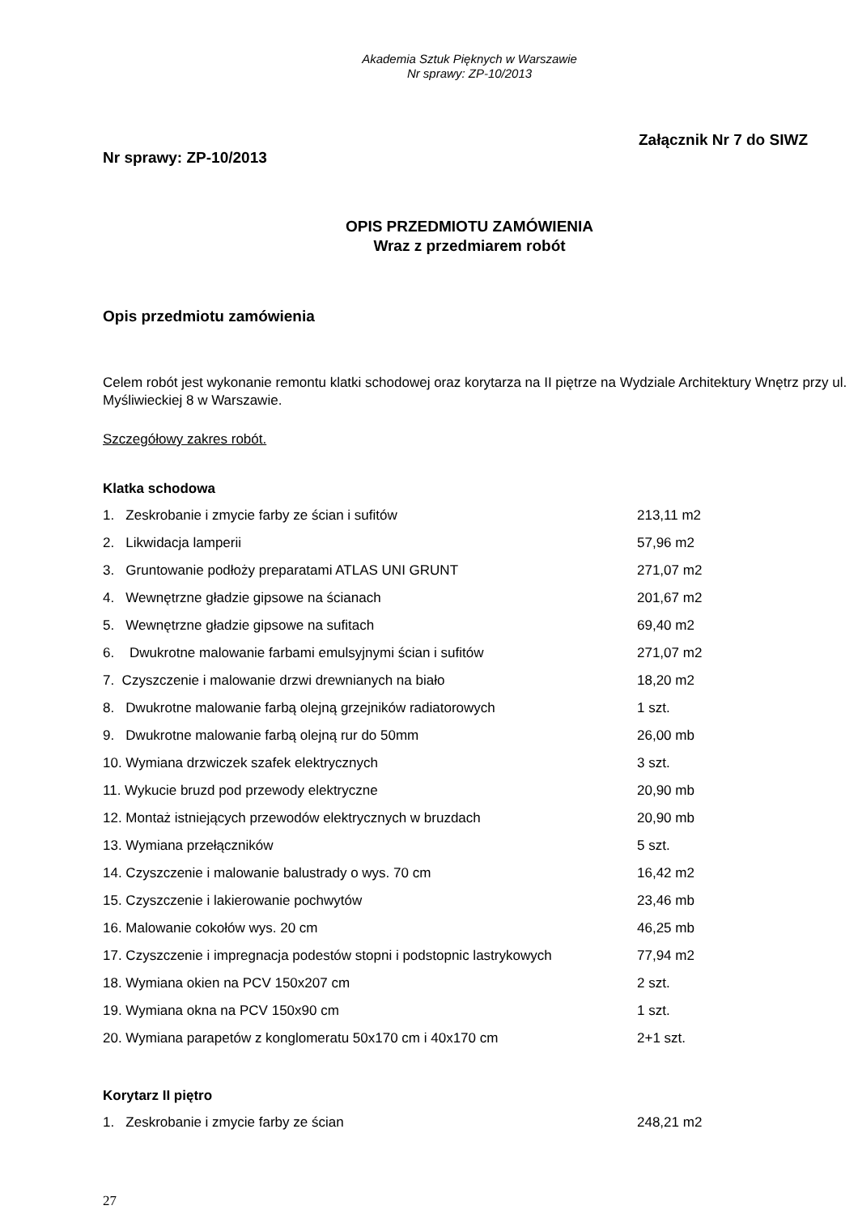Akademia Sztuk Pięknych w Warszawie
Nr sprawy: ZP-10/2013
Załącznik Nr 7 do SIWZ
Nr sprawy: ZP-10/2013
OPIS PRZEDMIOTU ZAMÓWIENIA
Wraz z przedmiarem robót
Opis przedmiotu zamówienia
Celem robót jest wykonanie remontu klatki schodowej oraz korytarza na II piętrze na Wydziale Architektury Wnętrz przy ul. Myśliwieckiej 8 w Warszawie.
Szczegółowy zakres robót.
Klatka schodowa
| 1. Zeskrobanie i zmycie farby ze ścian i sufitów | 213,11 m2 |
| 2. Likwidacja lamperii | 57,96 m2 |
| 3. Gruntowanie podłoży preparatami ATLAS UNI GRUNT | 271,07 m2 |
| 4. Wewnętrzne gładzie gipsowe na ścianach | 201,67 m2 |
| 5. Wewnętrzne gładzie gipsowe na sufitach | 69,40 m2 |
| 6. Dwukrotne malowanie farbami emulsyjnymi ścian i sufitów | 271,07 m2 |
| 7. Czyszczenie i malowanie drzwi drewnianych na biało | 18,20 m2 |
| 8. Dwukrotne malowanie farbą olejną grzejników radiatorowych | 1 szt. |
| 9. Dwukrotne malowanie farbą olejną rur do 50mm | 26,00 mb |
| 10. Wymiana drzwiczek szafek elektrycznych | 3 szt. |
| 11. Wykucie bruzd pod przewody elektryczne | 20,90 mb |
| 12. Montaż istniejących przewodów elektrycznych w bruzdach | 20,90 mb |
| 13. Wymiana przełączników | 5 szt. |
| 14. Czyszczenie i malowanie balustrady o wys. 70 cm | 16,42 m2 |
| 15. Czyszczenie i lakierowanie pochwytów | 23,46 mb |
| 16. Malowanie cokołów wys. 20 cm | 46,25 mb |
| 17. Czyszczenie i impregnacja podestów stopni i podstopnic lastrykowych | 77,94 m2 |
| 18. Wymiana okien na PCV 150x207 cm | 2 szt. |
| 19. Wymiana okna na PCV 150x90 cm | 1 szt. |
| 20. Wymiana parapetów z konglomeratu 50x170 cm i 40x170 cm | 2+1 szt. |
Korytarz II piętro
| 1. Zeskrobanie i zmycie farby ze ścian | 248,21 m2 |
27